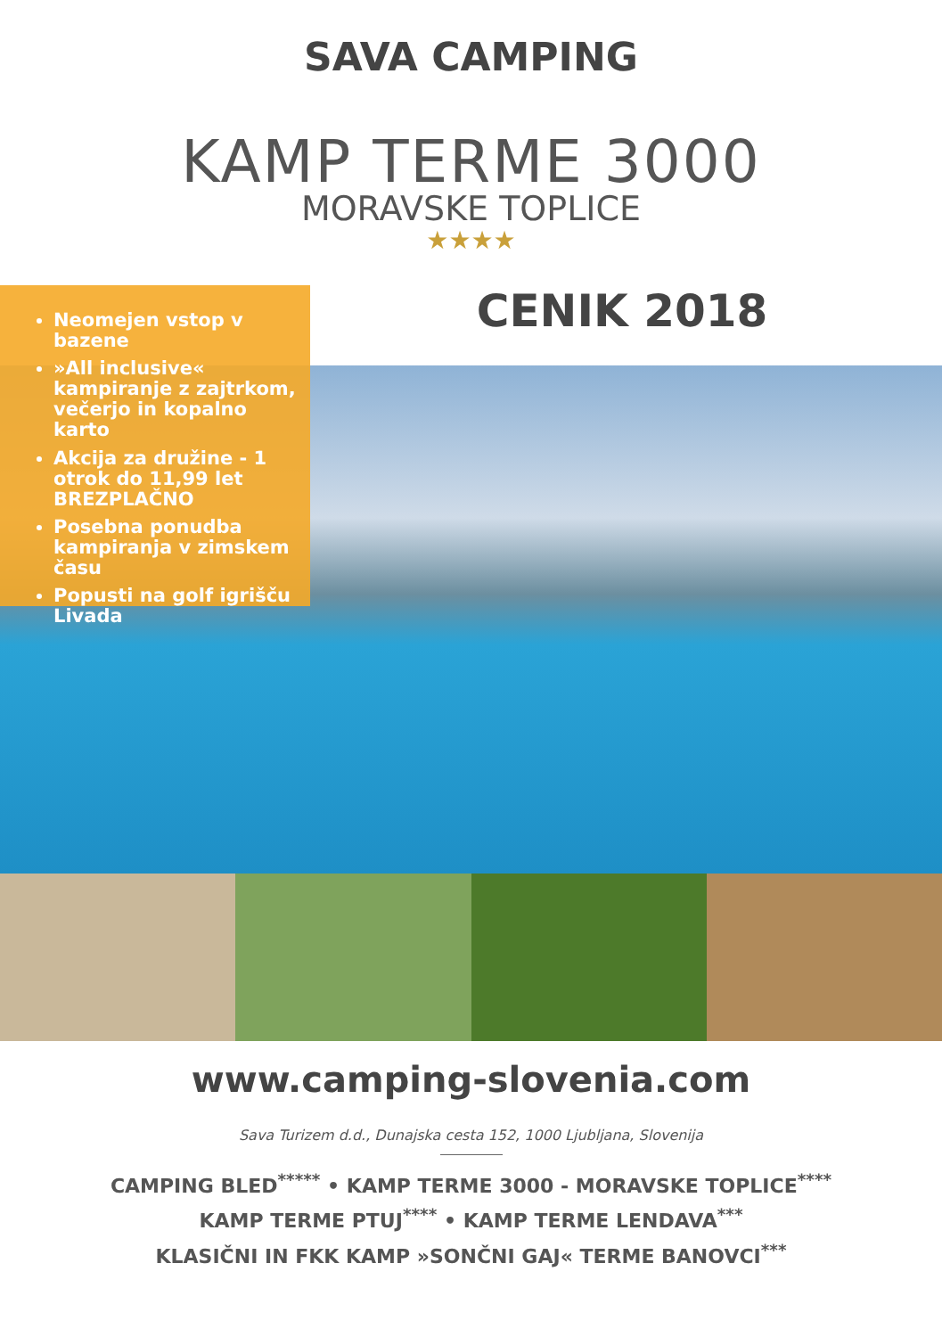SAVA CAMPING
KAMP TERME 3000
MORAVSKE TOPLICE
★★★★
Neomejen vstop v bazene
»All inclusive« kampiranje z zajtrkom, večerjo in kopalno karto
Akcija za družine - 1 otrok do 11,99 let BREZPLAČNO
Posebna ponudba kampiranja v zimskem času
Popusti na golf igrišču Livada
CENIK 2018
www.camping-slovenia.com
Sava Turizem d.d., Dunajska cesta 152, 1000 Ljubljana, Slovenija
CAMPING BLED<sup>*****</sup> • KAMP TERME 3000 - MORAVSKE TOPLICE<sup>****</sup>
KAMP TERME PTUJ<sup>****</sup> • KAMP TERME LENDAVA<sup>***</sup>
KLASIČNI IN FKK KAMP »SONČNI GAJ« TERME BANOVCI<sup>***</sup>